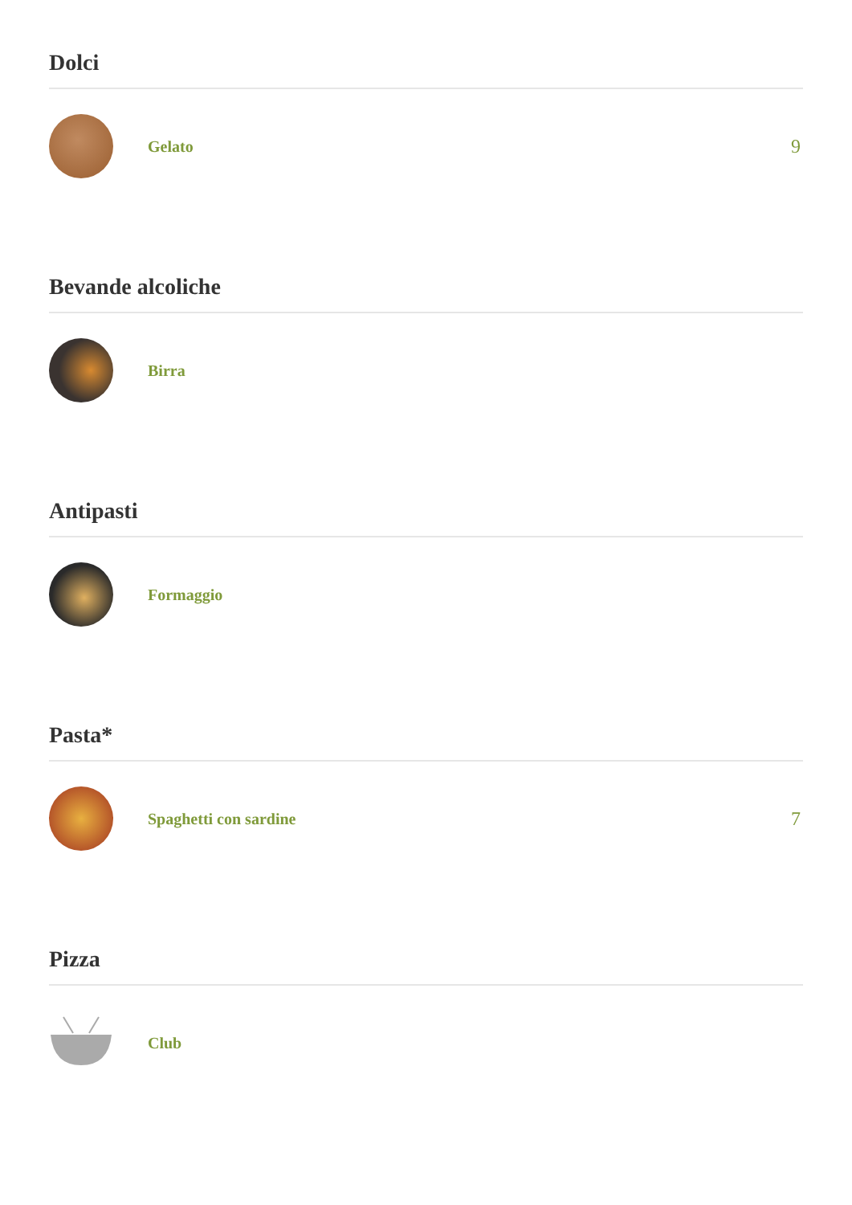Dolci
Gelato
9
Bevande alcoliche
Birra
Antipasti
Formaggio
Pasta*
Spaghetti con sardine
7
Pizza
Club